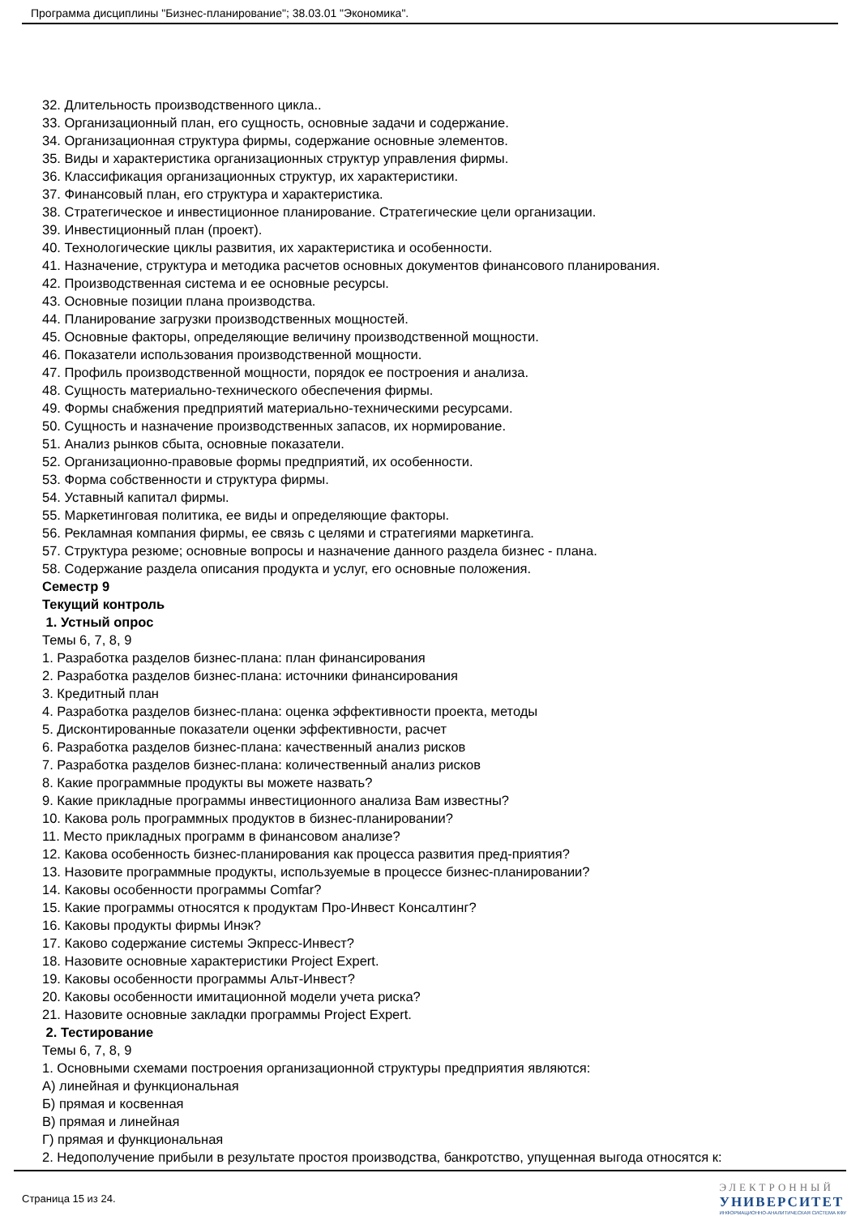Программа дисциплины "Бизнес-планирование"; 38.03.01 "Экономика".
32. Длительность производственного цикла..
33. Организационный план, его сущность, основные задачи и содержание.
34. Организационная структура фирмы, содержание основные элементов.
35. Виды и характеристика организационных структур управления фирмы.
36. Классификация организационных структур, их характеристики.
37. Финансовый план, его структура и характеристика.
38. Стратегическое и инвестиционное планирование. Стратегические цели организации.
39. Инвестиционный план (проект).
40. Технологические циклы развития, их характеристика и особенности.
41. Назначение, структура и методика расчетов основных документов финансового планирования.
42. Производственная система и ее основные ресурсы.
43. Основные позиции плана производства.
44. Планирование загрузки производственных мощностей.
45. Основные факторы, определяющие величину производственной мощности.
46. Показатели использования производственной мощности.
47. Профиль производственной мощности, порядок ее построения и анализа.
48. Сущность материально-технического обеспечения фирмы.
49. Формы снабжения предприятий материально-техническими ресурсами.
50. Сущность и назначение производственных запасов, их нормирование.
51. Анализ рынков сбыта, основные показатели.
52. Организационно-правовые формы предприятий, их особенности.
53. Форма собственности и структура фирмы.
54. Уставный капитал фирмы.
55. Маркетинговая политика, ее виды и определяющие факторы.
56. Рекламная компания фирмы, ее связь с целями и стратегиями маркетинга.
57. Структура резюме; основные вопросы и назначение данного раздела бизнес - плана.
58. Содержание раздела описания продукта и услуг, его основные положения.
Семестр 9
Текущий контроль
1. Устный опрос
Темы 6, 7, 8, 9
1. Разработка разделов бизнес-плана: план финансирования
2. Разработка разделов бизнес-плана: источники финансирования
3. Кредитный план
4. Разработка разделов бизнес-плана: оценка эффективности проекта, методы
5. Дисконтированные показатели оценки эффективности, расчет
6. Разработка разделов бизнес-плана: качественный анализ рисков
7. Разработка разделов бизнес-плана: количественный анализ рисков
8. Какие программные продукты вы можете назвать?
9. Какие прикладные программы инвестиционного анализа Вам известны?
10. Какова роль программных продуктов в бизнес-планировании?
11. Место прикладных программ в финансовом анализе?
12. Какова особенность бизнес-планирования как процесса развития пред-приятия?
13. Назовите программные продукты, используемые в процессе бизнес-планировании?
14. Каковы особенности программы Comfar?
15. Какие программы относятся к продуктам Про-Инвест Консалтинг?
16. Каковы продукты фирмы Инэк?
17. Каково содержание системы Экпресс-Инвест?
18. Назовите основные характеристики Project Expert.
19. Каковы особенности программы Альт-Инвест?
20. Каковы особенности имитационной модели учета риска?
21. Назовите основные закладки программы Project Expert.
2. Тестирование
Темы 6, 7, 8, 9
1. Основными схемами построения организационной структуры предприятия являются:
А) линейная и функциональная
Б) прямая и косвенная
В) прямая и линейная
Г) прямая и функциональная
2. Недополучение прибыли в результате простоя производства, банкротство, упущенная выгода относятся к:
Страница 15 из 24.
ЭЛЕКТРОННЫЙ
УНИВЕРСИТЕТ
ИНФОРМАЦИОННО-АНАЛИТИЧЕСКАЯ СИСТЕМА КФУ